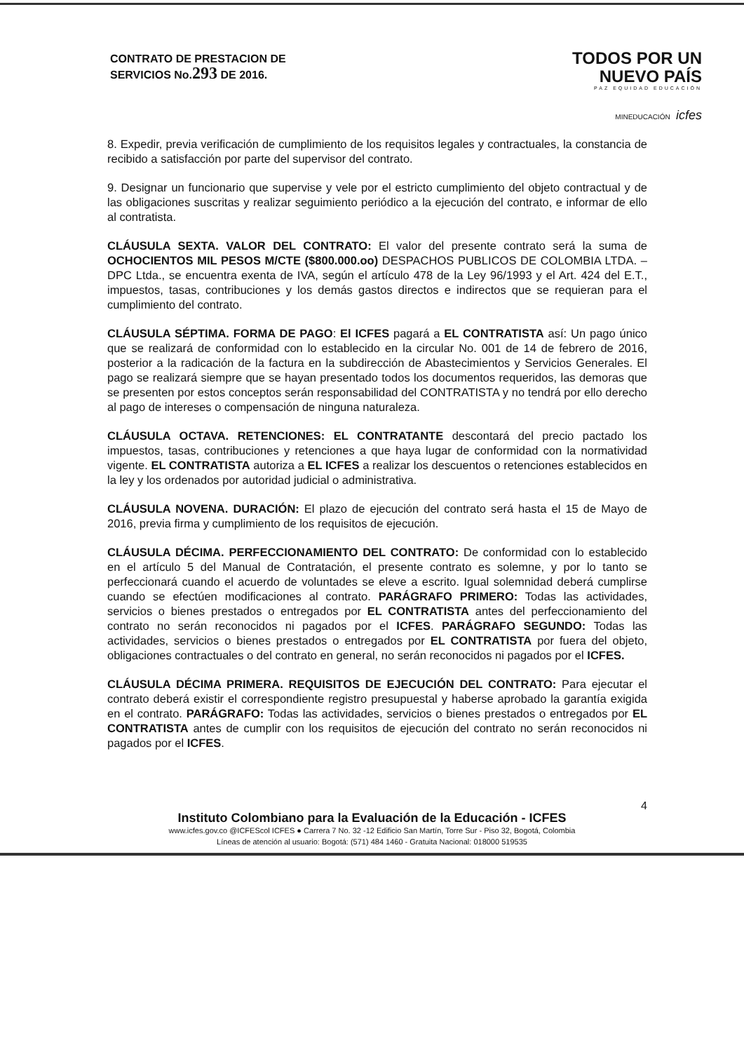CONTRATO DE PRESTACION DE
SERVICIOS No.293 DE 2016.
TODOS POR UN
NUEVO PAÍS
PAZ EQUIDAD EDUCACIÓN
MINEDUCACIÓN icfes
8. Expedir, previa verificación de cumplimiento de los requisitos legales y contractuales, la constancia de recibido a satisfacción por parte del supervisor del contrato.
9. Designar un funcionario que supervise y vele por el estricto cumplimiento del objeto contractual y de las obligaciones suscritas y realizar seguimiento periódico a la ejecución del contrato, e informar de ello al contratista.
CLÁUSULA SEXTA. VALOR DEL CONTRATO: El valor del presente contrato será la suma de OCHOCIENTOS MIL PESOS M/CTE ($800.000.oo) DESPACHOS PUBLICOS DE COLOMBIA LTDA. – DPC Ltda., se encuentra exenta de IVA, según el artículo 478 de la Ley 96/1993 y el Art. 424 del E.T., impuestos, tasas, contribuciones y los demás gastos directos e indirectos que se requieran para el cumplimiento del contrato.
CLÁUSULA SÉPTIMA. FORMA DE PAGO: El ICFES pagará a EL CONTRATISTA así: Un pago único que se realizará de conformidad con lo establecido en la circular No. 001 de 14 de febrero de 2016, posterior a la radicación de la factura en la subdirección de Abastecimientos y Servicios Generales. El pago se realizará siempre que se hayan presentado todos los documentos requeridos, las demoras que se presenten por estos conceptos serán responsabilidad del CONTRATISTA y no tendrá por ello derecho al pago de intereses o compensación de ninguna naturaleza.
CLÁUSULA OCTAVA. RETENCIONES: EL CONTRATANTE descontará del precio pactado los impuestos, tasas, contribuciones y retenciones a que haya lugar de conformidad con la normatividad vigente. EL CONTRATISTA autoriza a EL ICFES a realizar los descuentos o retenciones establecidos en la ley y los ordenados por autoridad judicial o administrativa.
CLÁUSULA NOVENA. DURACIÓN: El plazo de ejecución del contrato será hasta el 15 de Mayo de 2016, previa firma y cumplimiento de los requisitos de ejecución.
CLÁUSULA DÉCIMA. PERFECCIONAMIENTO DEL CONTRATO: De conformidad con lo establecido en el artículo 5 del Manual de Contratación, el presente contrato es solemne, y por lo tanto se perfeccionará cuando el acuerdo de voluntades se eleve a escrito. Igual solemnidad deberá cumplirse cuando se efectúen modificaciones al contrato. PARÁGRAFO PRIMERO: Todas las actividades, servicios o bienes prestados o entregados por EL CONTRATISTA antes del perfeccionamiento del contrato no serán reconocidos ni pagados por el ICFES. PARÁGRAFO SEGUNDO: Todas las actividades, servicios o bienes prestados o entregados por EL CONTRATISTA por fuera del objeto, obligaciones contractuales o del contrato en general, no serán reconocidos ni pagados por el ICFES.
CLÁUSULA DÉCIMA PRIMERA. REQUISITOS DE EJECUCIÓN DEL CONTRATO: Para ejecutar el contrato deberá existir el correspondiente registro presupuestal y haberse aprobado la garantía exigida en el contrato. PARÁGRAFO: Todas las actividades, servicios o bienes prestados o entregados por EL CONTRATISTA antes de cumplir con los requisitos de ejecución del contrato no serán reconocidos ni pagados por el ICFES.
4
Instituto Colombiano para la Evaluación de la Educación - ICFES
www.icfes.gov.co @ICFEScol ICFES ● Carrera 7 No. 32 -12 Edificio San Martín, Torre Sur - Piso 32, Bogotá, Colombia
Líneas de atención al usuario: Bogotá: (571) 484 1460 - Gratuita Nacional: 018000 519535